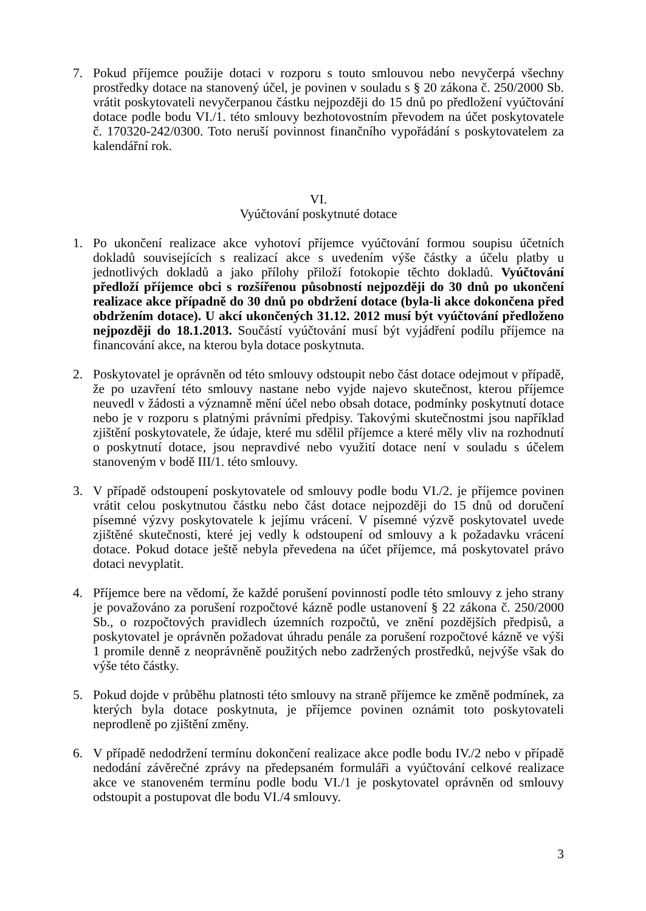7. Pokud příjemce použije dotaci v rozporu s touto smlouvou nebo nevyčerpá všechny prostředky dotace na stanovený účel, je povinen v souladu s § 20 zákona č. 250/2000 Sb. vrátit poskytovateli nevyčerpanou částku nejpozději do 15 dnů po předložení vyúčtování dotace podle bodu VI./1. této smlouvy bezhotovostním převodem na účet poskytovatele č. 170320-242/0300. Toto neruší povinnost finančního vypořádání s poskytovatelem za kalendářní rok.
VI.
Vyúčtování poskytnuté dotace
1. Po ukončení realizace akce vyhotoví příjemce vyúčtování formou soupisu účetních dokladů souvisejících s realizací akce s uvedením výše částky a účelu platby u jednotlivých dokladů a jako přílohy přiloží fotokopie těchto dokladů. Vyúčtování předloží příjemce obci s rozšířenou působností nejpozději do 30 dnů po ukončení realizace akce případně do 30 dnů po obdržení dotace (byla-li akce dokončena před obdržením dotace). U akcí ukončených 31.12. 2012 musí být vyúčtování předloženo nejpozději do 18.1.2013. Součástí vyúčtování musí být vyjádření podílu příjemce na financování akce, na kterou byla dotace poskytnuta.
2. Poskytovatel je oprávněn od této smlouvy odstoupit nebo část dotace odejmout v případě, že po uzavření této smlouvy nastane nebo vyjde najevo skutečnost, kterou příjemce neuvedl v žádosti a významně mění účel nebo obsah dotace, podmínky poskytnutí dotace nebo je v rozporu s platnými právními předpisy. Takovými skutečnostmi jsou například zjištění poskytovatele, že údaje, které mu sdělil příjemce a které měly vliv na rozhodnutí o poskytnutí dotace, jsou nepravdivé nebo využití dotace není v souladu s účelem stanoveným v bodě III/1. této smlouvy.
3. V případě odstoupení poskytovatele od smlouvy podle bodu VI./2. je příjemce povinen vrátit celou poskytnutou částku nebo část dotace nejpozději do 15 dnů od doručení písemné výzvy poskytovatele k jejímu vrácení. V písemné výzvě poskytovatel uvede zjištěné skutečnosti, které jej vedly k odstoupení od smlouvy a k požadavku vrácení dotace. Pokud dotace ještě nebyla převedena na účet příjemce, má poskytovatel právo dotaci nevyplatit.
4. Příjemce bere na vědomí, že každé porušení povinností podle této smlouvy z jeho strany je považováno za porušení rozpočtové kázně podle ustanovení § 22 zákona č. 250/2000 Sb., o rozpočtových pravidlech územních rozpočtů, ve znění pozdějších předpisů, a poskytovatel je oprávněn požadovat úhradu penále za porušení rozpočtové kázně ve výši 1 promile denně z neoprávněně použitých nebo zadržených prostředků, nejvýše však do výše této částky.
5. Pokud dojde v průběhu platnosti této smlouvy na straně příjemce ke změně podmínek, za kterých byla dotace poskytnuta, je příjemce povinen oznámit toto poskytovateli neprodleně po zjištění změny.
6. V případě nedodržení termínu dokončení realizace akce podle bodu IV./2 nebo v případě nedodání závěrečné zprávy na předepsaném formuláři a vyúčtování celkové realizace akce ve stanoveném termínu podle bodu VI./1 je poskytovatel oprávněn od smlouvy odstoupit a postupovat dle bodu VI./4 smlouvy.
3